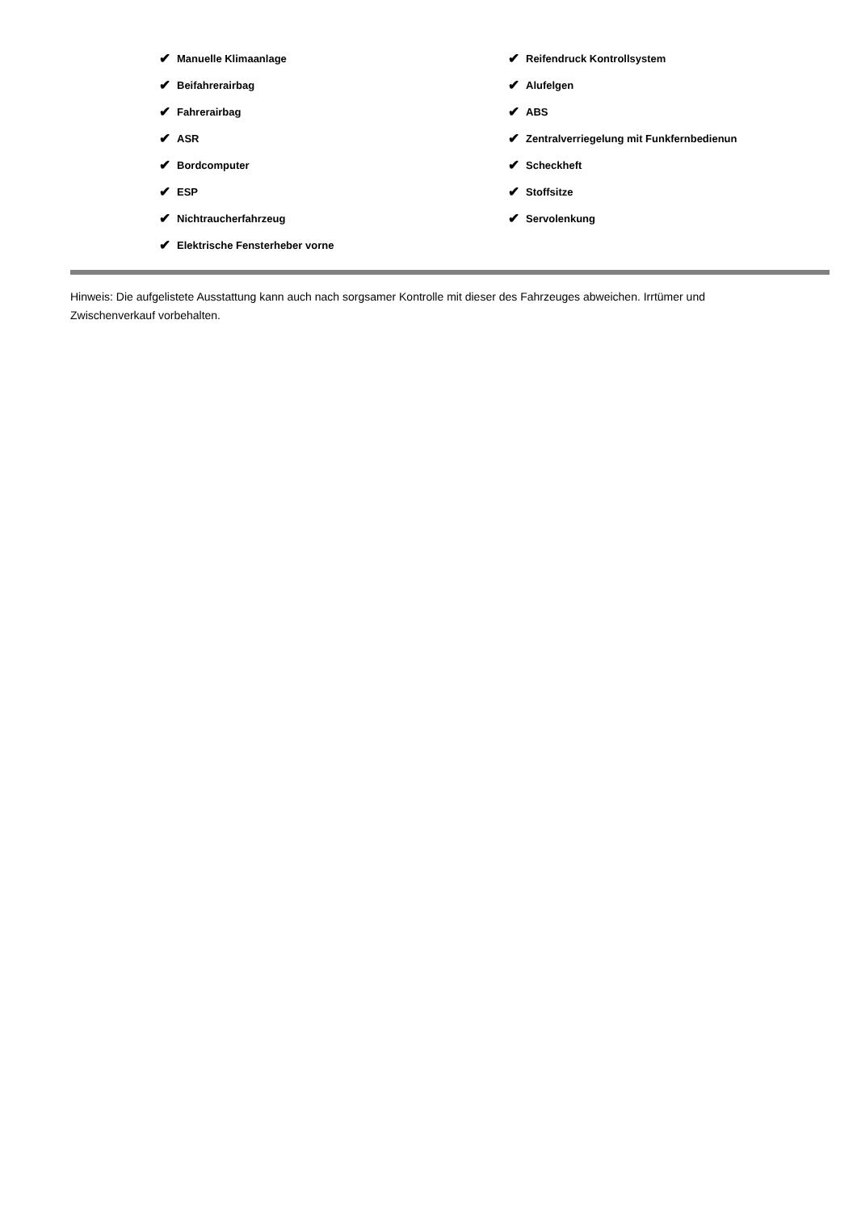✔ Manuelle Klimaanlage
✔ Beifahrerairbag
✔ Fahrerairbag
✔ ASR
✔ Bordcomputer
✔ ESP
✔ Nichtraucherfahrzeug
✔ Elektrische Fensterheber vorne
✔ Reifendruck Kontrollsystem
✔ Alufelgen
✔ ABS
✔ Zentralverriegelung mit Funkfernbedienun
✔ Scheckheft
✔ Stoffsitze
✔ Servolenkung
Hinweis: Die aufgelistete Ausstattung kann auch nach sorgsamer Kontrolle mit dieser des Fahrzeuges abweichen. Irrtümer und Zwischenverkauf vorbehalten.